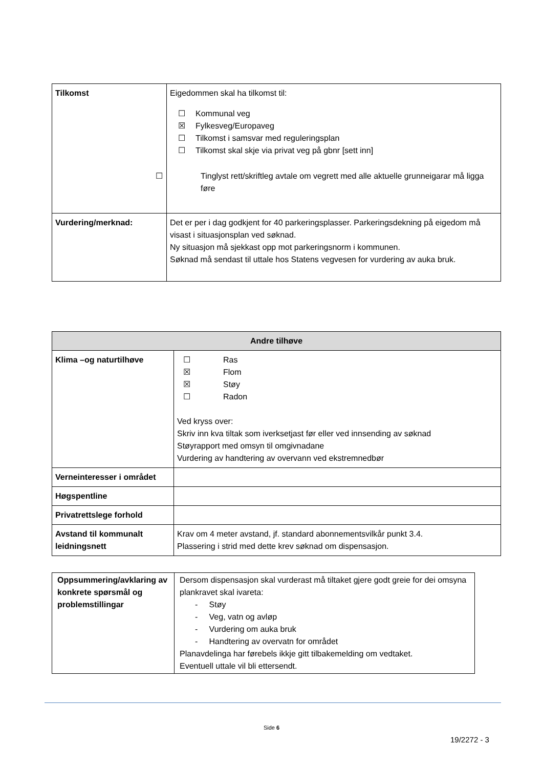| Tilkomst | Eigedommen skal ha tilkomst til: ☐ Kommunal veg ☒ Fylkesveg/Europaveg ☐ Tilkomst i samsvar med reguleringsplan ☐ Tilkomst skal skje via privat veg på gbnr [sett inn] ☐ Tinglyst rett/skriftleg avtale om vegrett med alle aktuelle grunneigarar må ligga føre |
| Vurdering/merknad: | Det er per i dag godkjent for 40 parkeringsplasser. Parkeringsdekning på eigedom må visast i situasjonsplan ved søknad. Ny situasjon må sjekkast opp mot parkeringsnorm i kommunen. Søknad må sendast til uttale hos Statens vegvesen for vurdering av auka bruk. |
| Andre tilhøve | |
| --- | --- |
| Klima –og naturtilhøve | ☐ Ras ☒ Flom ☒ Støy ☐ Radon Ved kryss over: Skriv inn kva tiltak som iverksetjast før eller ved innsending av søknad Støyrapport med omsyn til omgivnadane Vurdering av handtering av overvann ved ekstremnedbør |
| Verneinteresser i området | |
| Høgspentline | |
| Privatrettslege forhold | |
| Avstand til kommunalt leidningsnett | Krav om 4 meter avstand, jf. standard abonnementsvilkår punkt 3.4. Plassering i strid med dette krev søknad om dispensasjon. |
| Oppsummering/avklaring av konkrete spørsmål og problemstillingar | Dersom dispensasjon skal vurderast må tiltaket gjere godt greie for dei omsyna plankravet skal ivareta: - Støy - Veg, vatn og avløp - Vurdering om auka bruk - Handtering av overvatn for området Planavdelinga har førebels ikkje gitt tilbakemelding om vedtaket. Eventuell uttale vil bli ettersendt. |
Side 6
19/2272 - 3